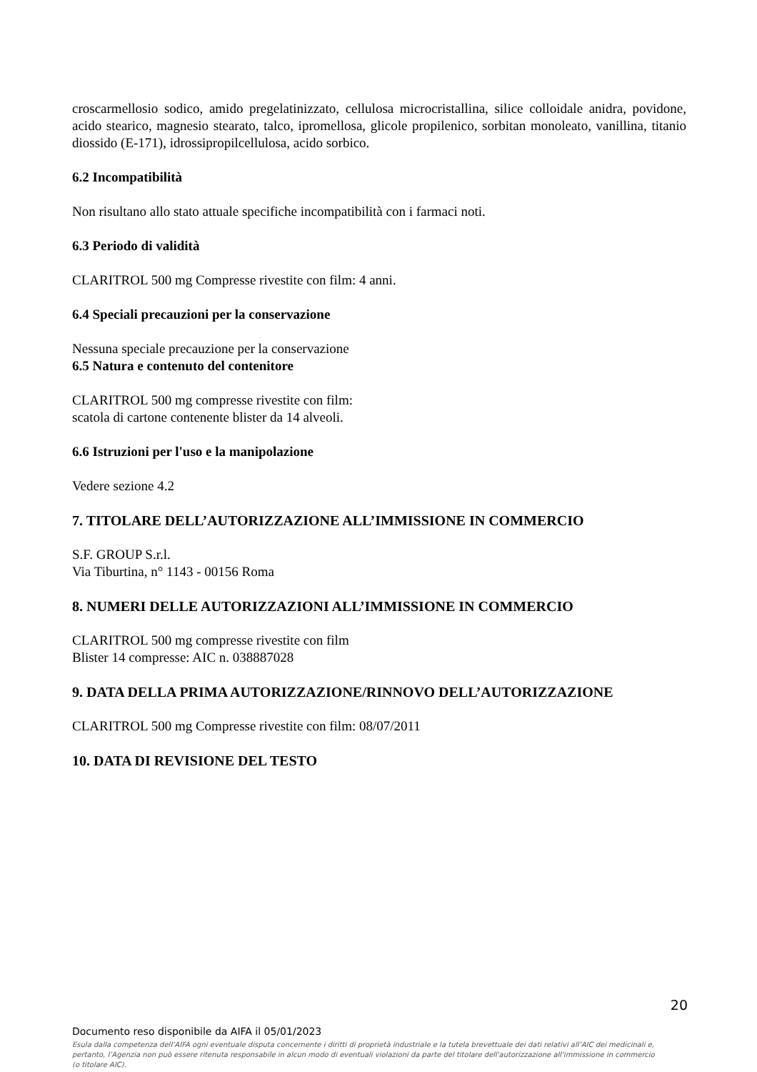croscarmellosio sodico, amido pregelatinizzato, cellulosa microcristallina, silice colloidale anidra, povidone, acido stearico, magnesio stearato, talco, ipromellosa, glicole propilenico, sorbitan monoleato, vanillina, titanio diossido (E-171), idrossipropilcellulosa, acido sorbico.
6.2 Incompatibilità
Non risultano allo stato attuale specifiche incompatibilità con i farmaci noti.
6.3 Periodo di validità
CLARITROL 500 mg Compresse rivestite con film: 4 anni.
6.4 Speciali precauzioni per la conservazione
Nessuna speciale precauzione per la conservazione
6.5 Natura e contenuto del contenitore
CLARITROL 500 mg compresse rivestite con film:
scatola di cartone contenente blister da 14 alveoli.
6.6 Istruzioni per l'uso e la manipolazione
Vedere sezione 4.2
7. TITOLARE DELL’AUTORIZZAZIONE ALL’IMMISSIONE IN COMMERCIO
S.F. GROUP S.r.l.
Via Tiburtina, n° 1143 - 00156 Roma
8. NUMERI DELLE AUTORIZZAZIONI ALL’IMMISSIONE IN COMMERCIO
CLARITROL 500 mg compresse rivestite con film
Blister 14 compresse: AIC n. 038887028
9. DATA DELLA PRIMA AUTORIZZAZIONE/RINNOVO DELL’AUTORIZZAZIONE
CLARITROL 500 mg Compresse rivestite con film: 08/07/2011
10. DATA DI REVISIONE DEL TESTO
20
Documento reso disponibile da AIFA il 05/01/2023
Esula dalla competenza dell’AIFA ogni eventuale disputa concernente i diritti di proprietà industriale e la tutela brevettuale dei dati relativi all’AIC dei medicinali e, pertanto, l’Agenzia non può essere ritenuta responsabile in alcun modo di eventuali violazioni da parte del titolare dell'autorizzazione all'immissione in commercio (o titolare AIC).